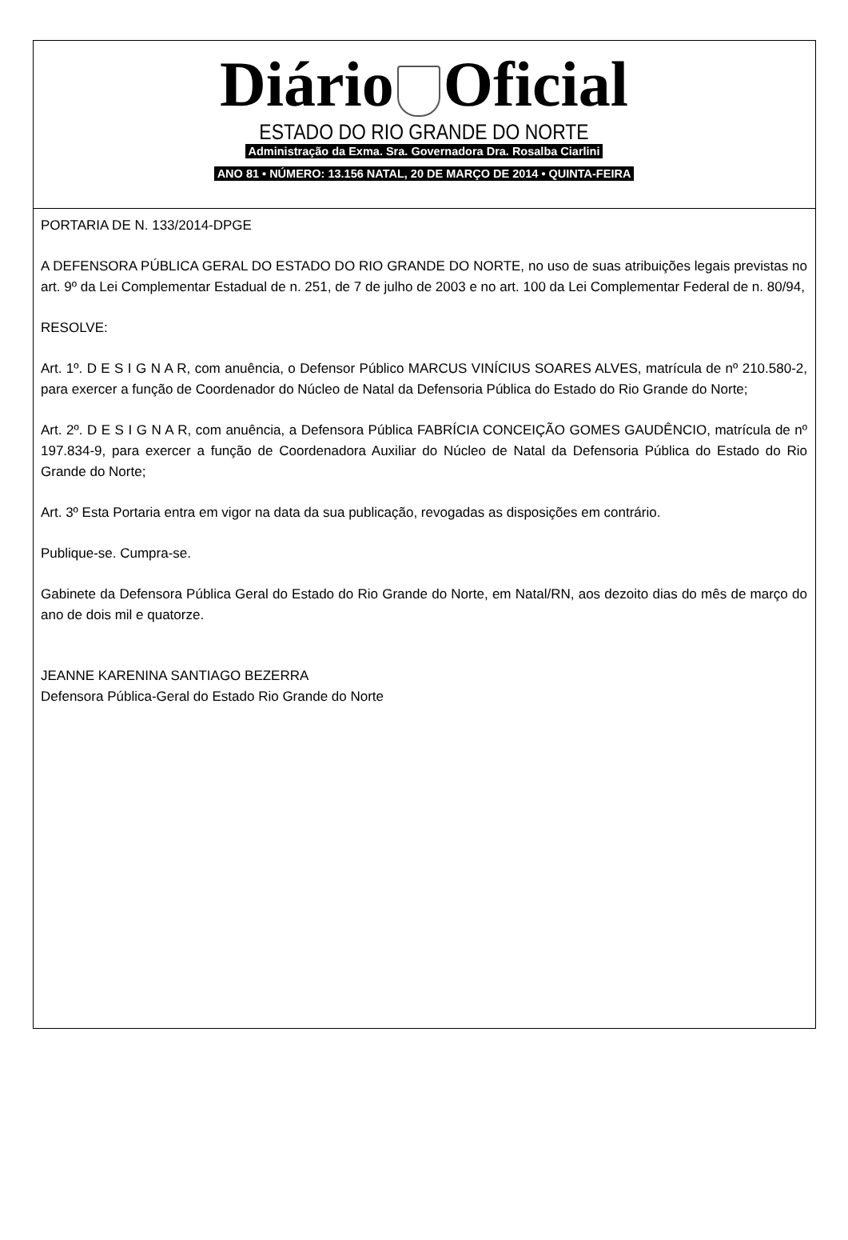Diário Oficial
ESTADO DO RIO GRANDE DO NORTE
Administração da Exma. Sra. Governadora Dra. Rosalba Ciarlini
ANO 81 • NÚMERO: 13.156 NATAL, 20 DE MARÇO DE 2014 • QUINTA-FEIRA
PORTARIA DE N. 133/2014-DPGE
A DEFENSORA PÚBLICA GERAL DO ESTADO DO RIO GRANDE DO NORTE, no uso de suas atribuições legais previstas no art. 9º da Lei Complementar Estadual de n. 251, de 7 de julho de 2003 e no art. 100 da Lei Complementar Federal de n. 80/94,
RESOLVE:
Art. 1º. D E S I G N A R, com anuência, o Defensor Público MARCUS VINÍCIUS SOARES ALVES, matrícula de nº 210.580-2, para exercer a função de Coordenador do Núcleo de Natal da Defensoria Pública do Estado do Rio Grande do Norte;
Art. 2º. D E S I G N A R, com anuência, a Defensora Pública FABRÍCIA CONCEIÇÃO GOMES GAUDÊNCIO, matrícula de nº 197.834-9, para exercer a função de Coordenadora Auxiliar do Núcleo de Natal da Defensoria Pública do Estado do Rio Grande do Norte;
Art. 3º Esta Portaria entra em vigor na data da sua publicação, revogadas as disposições em contrário.
Publique-se. Cumpra-se.
Gabinete da Defensora Pública Geral do Estado do Rio Grande do Norte, em Natal/RN, aos dezoito dias do mês de março do ano de dois mil e quatorze.
JEANNE KARENINA SANTIAGO BEZERRA
Defensora Pública-Geral do Estado Rio Grande do Norte